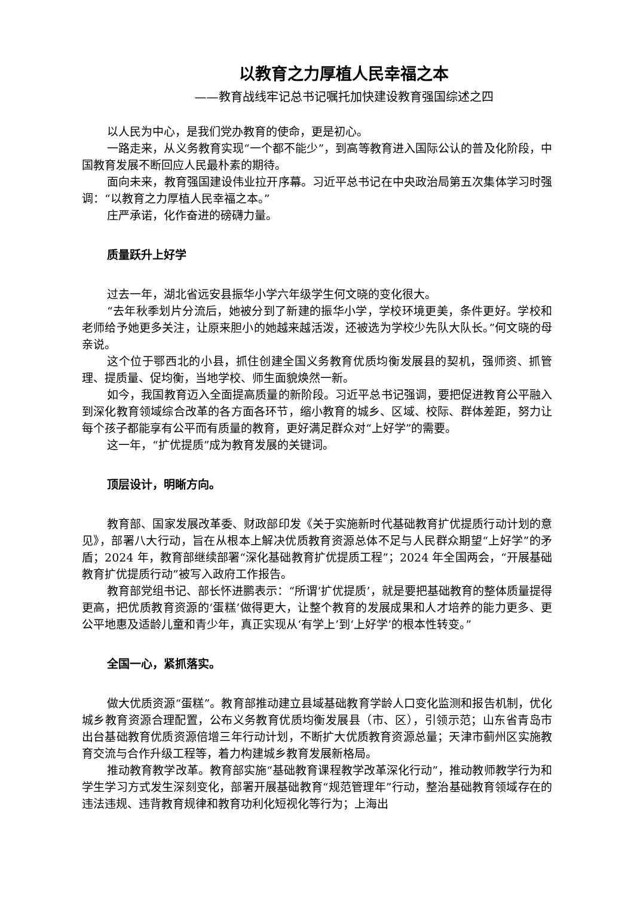以教育之力厚植人民幸福之本
——教育战线牢记总书记嘱托加快建设教育强国综述之四
以人民为中心，是我们党办教育的使命，更是初心。
一路走来，从义务教育实现“一个都不能少”，到高等教育进入国际公认的普及化阶段，中国教育发展不断回应人民最朴素的期待。
面向未来，教育强国建设伟业拉开序幕。习近平总书记在中央政治局第五次集体学习时强调：“以教育之力厚植人民幸福之本。”
庄严承诺，化作奋进的磅礴力量。
质量跃升上好学
过去一年，湖北省远安县振华小学六年级学生何文晓的变化很大。
“去年秋季划片分流后，她被分到了新建的振华小学，学校环境更美，条件更好。学校和老师给予她更多关注，让原来胆小的她越来越活泼，还被选为学校少先队大队长。”何文晓的母亲说。
这个位于鄂西北的小县，抓住创建全国义务教育优质均衡发展县的契机，强师资、抓管理、提质量、促均衡，当地学校、师生面貌焕然一新。
如今，我国教育迈入全面提高质量的新阶段。习近平总书记强调，要把促进教育公平融入到深化教育领域综合改革的各方面各环节，缩小教育的城乡、区域、校际、群体差距，努力让每个孩子都能享有公平而有质量的教育，更好满足群众对“上好学”的需要。
这一年，“扩优提质”成为教育发展的关键词。
顶层设计，明晰方向。
教育部、国家发展改革委、财政部印发《关于实施新时代基础教育扩优提质行动计划的意见》，部署八大行动，旨在从根本上解决优质教育资源总体不足与人民群众期望“上好学”的矛盾；2024 年，教育部继续部署“深化基础教育扩优提质工程”；2024 年全国两会，“开展基础教育扩优提质行动”被写入政府工作报告。
教育部党组书记、部长怀进鹏表示：“所谓‘扩优提质’，就是要把基础教育的整体质量提得更高，把优质教育资源的‘蛋糕’做得更大，让整个教育的发展成果和人才培养的能力更多、更公平地惠及适龄儿童和青少年，真正实现从‘有学上’到‘上好学’的根本性转变。”
全国一心，紧抓落实。
做大优质资源“蛋糕”。教育部推动建立县域基础教育学龄人口变化监测和报告机制，优化城乡教育资源合理配置，公布义务教育优质均衡发展县（市、区），引领示范；山东省青岛市出台基础教育优质资源倍增三年行动计划，不断扩大优质教育资源总量；天津市蓟州区实施教育交流与合作升级工程等，着力构建城乡教育发展新格局。
推动教育教学改革。教育部实施“基础教育课程教学改革深化行动”，推动教师教学行为和学生学习方式发生深刻变化，部署开展基础教育“规范管理年”行动，整治基础教育领域存在的违法违规、违背教育规律和教育功利化短视化等行为；上海出